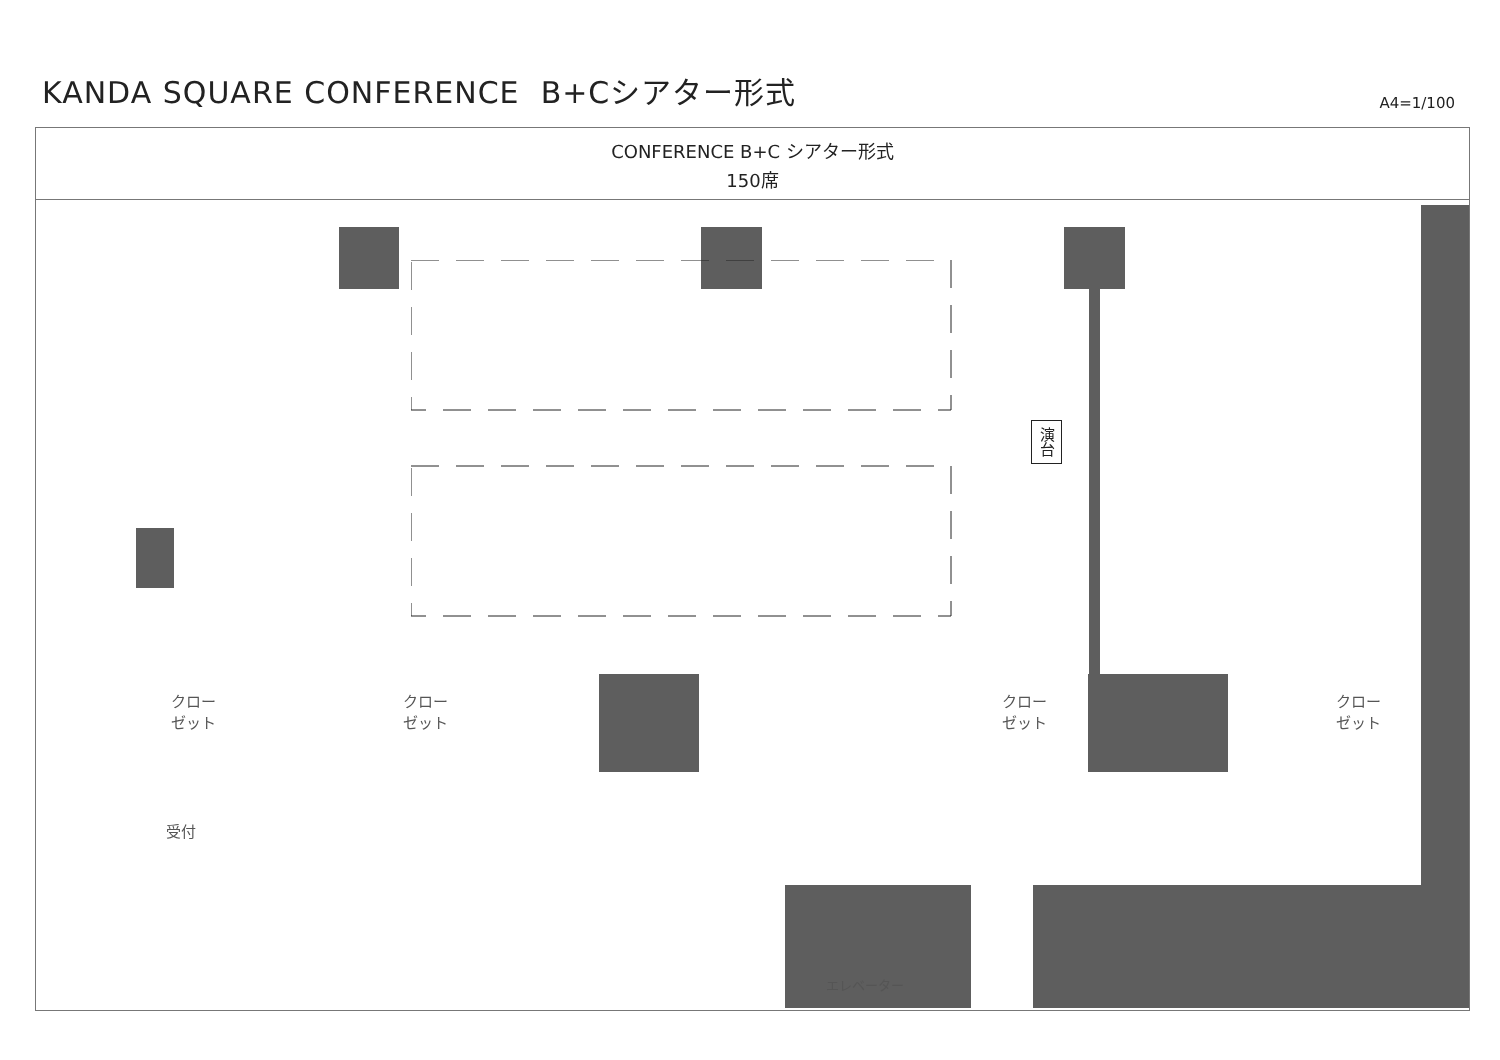KANDA SQUARE CONFERENCE B+Cシアター形式
A4=1/100
CONFERENCE B+C シアター形式
150席
演台
クロー
ゼット
クロー
ゼット
クロー
ゼット
クロー
ゼット
受付
エレベーター